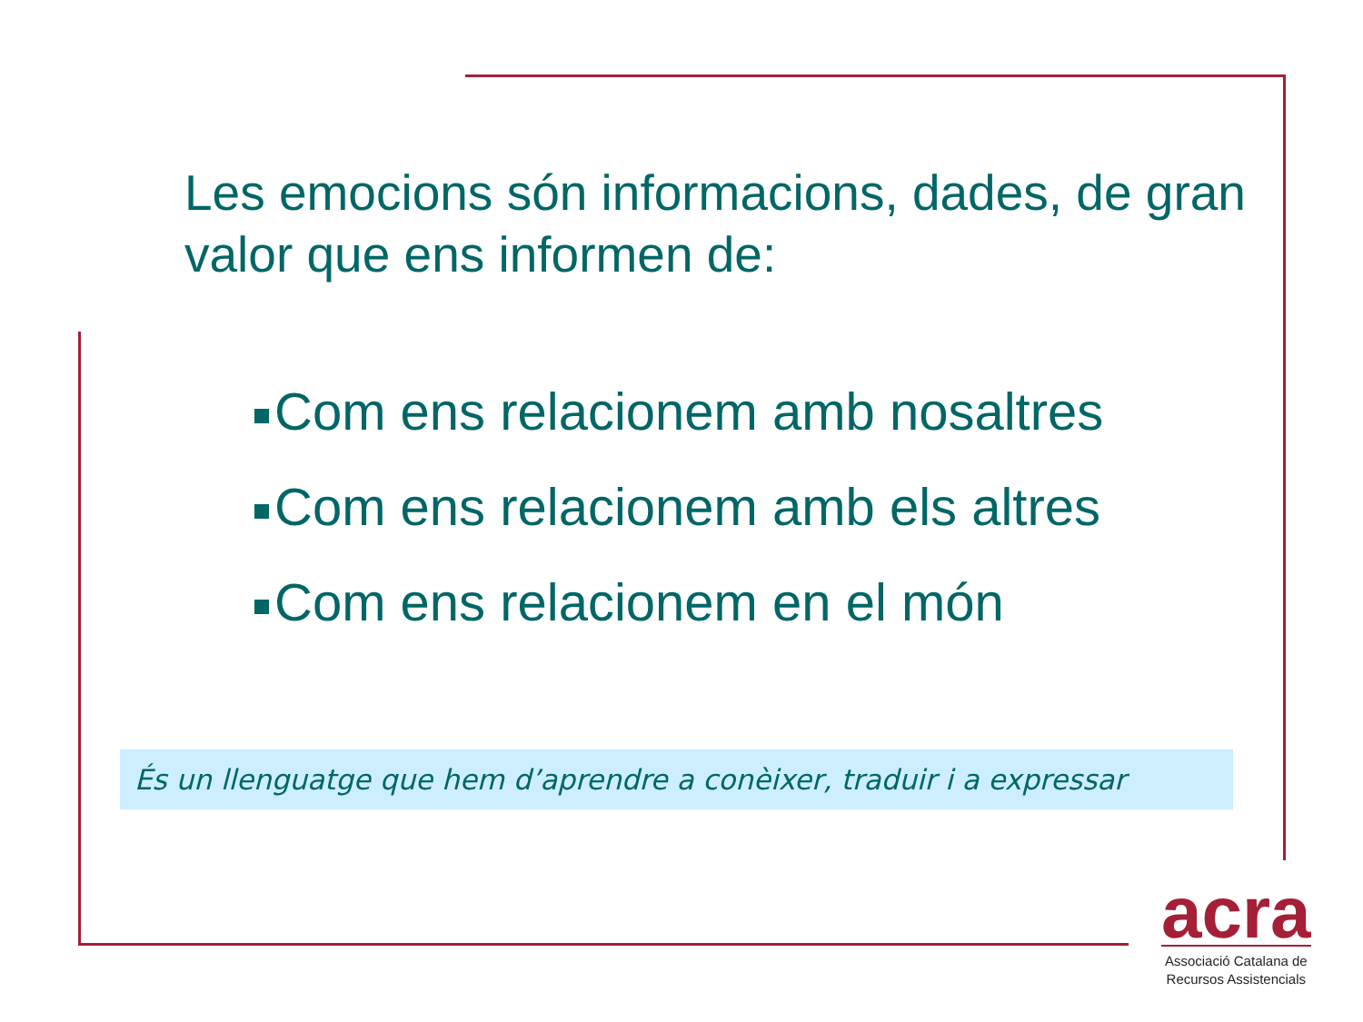Les emocions són informacions, dades, de gran valor que ens informen de:
Com ens relacionem amb nosaltres
Com ens relacionem amb els altres
Com ens relacionem en el món
És un llenguatge que hem d’aprendre a conèixer, traduir i a expressar
acra
Associació Catalana de
Recursos Assistencials